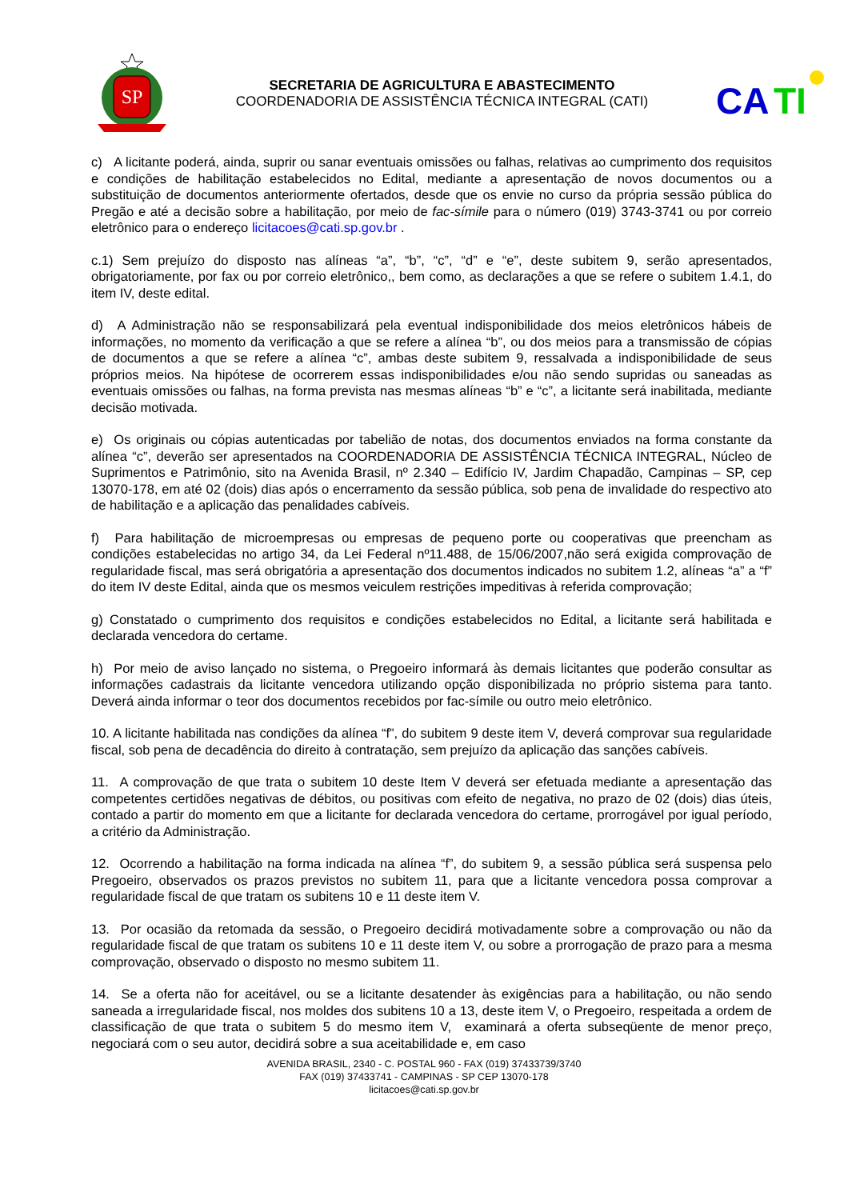SP
SECRETARIA DE AGRICULTURA E ABASTECIMENTO
COORDENADORIA DE ASSISTÊNCIA TÉCNICA INTEGRAL (CATI)
CA
TI
c) A licitante poderá, ainda, suprir ou sanar eventuais omissões ou falhas, relativas ao cumprimento dos requisitos e condições de habilitação estabelecidos no Edital, mediante a apresentação de novos documentos ou a substituição de documentos anteriormente ofertados, desde que os envie no curso da própria sessão pública do Pregão e até a decisão sobre a habilitação, por meio de fac-símile para o número (019) 3743-3741 ou por correio eletrônico para o endereço licitacoes@cati.sp.gov.br .
c.1) Sem prejuízo do disposto nas alíneas “a”, “b”, “c”, “d” e “e”, deste subitem 9, serão apresentados, obrigatoriamente, por fax ou por correio eletrônico,, bem como, as declarações a que se refere o subitem 1.4.1, do item IV, deste edital.
d) A Administração não se responsabilizará pela eventual indisponibilidade dos meios eletrônicos hábeis de informações, no momento da verificação a que se refere a alínea “b”, ou dos meios para a transmissão de cópias de documentos a que se refere a alínea “c”, ambas deste subitem 9, ressalvada a indisponibilidade de seus próprios meios. Na hipótese de ocorrerem essas indisponibilidades e/ou não sendo supridas ou saneadas as eventuais omissões ou falhas, na forma prevista nas mesmas alíneas “b” e “c”, a licitante será inabilitada, mediante decisão motivada.
e) Os originais ou cópias autenticadas por tabelião de notas, dos documentos enviados na forma constante da alínea “c”, deverão ser apresentados na COORDENADORIA DE ASSISTÊNCIA TÉCNICA INTEGRAL, Núcleo de Suprimentos e Patrimônio, sito na Avenida Brasil, nº 2.340 – Edifício IV, Jardim Chapadão, Campinas – SP, cep 13070-178, em até 02 (dois) dias após o encerramento da sessão pública, sob pena de invalidade do respectivo ato de habilitação e a aplicação das penalidades cabíveis.
f) Para habilitação de microempresas ou empresas de pequeno porte ou cooperativas que preencham as condições estabelecidas no artigo 34, da Lei Federal nº11.488, de 15/06/2007,não será exigida comprovação de regularidade fiscal, mas será obrigatória a apresentação dos documentos indicados no subitem 1.2, alíneas “a” a “f” do item IV deste Edital, ainda que os mesmos veiculem restrições impeditivas à referida comprovação;
g) Constatado o cumprimento dos requisitos e condições estabelecidos no Edital, a licitante será habilitada e declarada vencedora do certame.
h) Por meio de aviso lançado no sistema, o Pregoeiro informará às demais licitantes que poderão consultar as informações cadastrais da licitante vencedora utilizando opção disponibilizada no próprio sistema para tanto. Deverá ainda informar o teor dos documentos recebidos por fac-símile ou outro meio eletrônico.
10. A licitante habilitada nas condições da alínea “f”, do subitem 9 deste item V, deverá comprovar sua regularidade fiscal, sob pena de decadência do direito à contratação, sem prejuízo da aplicação das sanções cabíveis.
11. A comprovação de que trata o subitem 10 deste Item V deverá ser efetuada mediante a apresentação das competentes certidões negativas de débitos, ou positivas com efeito de negativa, no prazo de 02 (dois) dias úteis, contado a partir do momento em que a licitante for declarada vencedora do certame, prorrogável por igual período, a critério da Administração.
12. Ocorrendo a habilitação na forma indicada na alínea “f”, do subitem 9, a sessão pública será suspensa pelo Pregoeiro, observados os prazos previstos no subitem 11, para que a licitante vencedora possa comprovar a regularidade fiscal de que tratam os subitens 10 e 11 deste item V.
13. Por ocasião da retomada da sessão, o Pregoeiro decidirá motivadamente sobre a comprovação ou não da regularidade fiscal de que tratam os subitens 10 e 11 deste item V, ou sobre a prorrogação de prazo para a mesma comprovação, observado o disposto no mesmo subitem 11.
14. Se a oferta não for aceitável, ou se a licitante desatender às exigências para a habilitação, ou não sendo saneada a irregularidade fiscal, nos moldes dos subitens 10 a 13, deste item V, o Pregoeiro, respeitada a ordem de classificação de que trata o subitem 5 do mesmo item V, examinará a oferta subseqüente de menor preço, negociará com o seu autor, decidirá sobre a sua aceitabilidade e, em caso
AVENIDA BRASIL, 2340 - C. POSTAL 960 - FAX (019) 37433739/3740
FAX (019) 37433741 - CAMPINAS - SP CEP 13070-178
licitacoes@cati.sp.gov.br